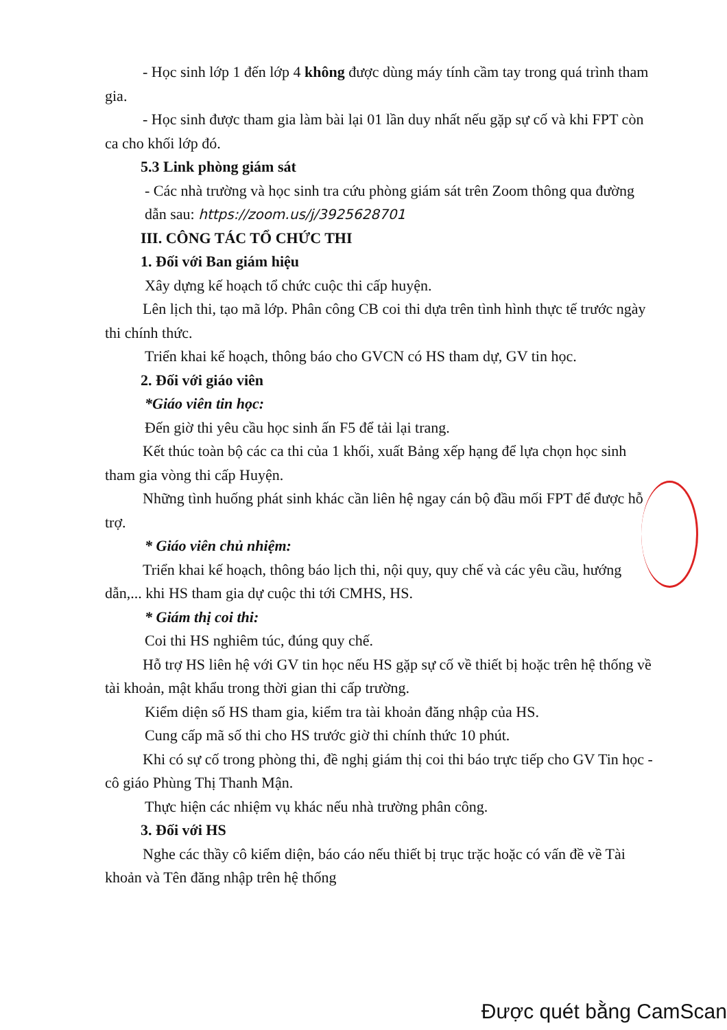- Học sinh lớp 1 đến lớp 4 không được dùng máy tính cầm tay trong quá trình tham gia.
- Học sinh được tham gia làm bài lại 01 lần duy nhất nếu gặp sự cố và khi FPT còn ca cho khối lớp đó.
5.3 Link phòng giám sát
- Các nhà trường và học sinh tra cứu phòng giám sát trên Zoom thông qua đường dẫn sau: https://zoom.us/j/3925628701
III. CÔNG TÁC TỔ CHỨC THI
1. Đối với Ban giám hiệu
Xây dựng kế hoạch tổ chức cuộc thi cấp huyện.
Lên lịch thi, tạo mã lớp. Phân công CB coi thi dựa trên tình hình thực tế trước ngày thi chính thức.
Triển khai kế hoạch, thông báo cho GVCN có HS tham dự, GV tin học.
2. Đối với giáo viên
*Giáo viên tin học:
Đến giờ thi yêu cầu học sinh ấn F5 để tải lại trang.
Kết thúc toàn bộ các ca thi của 1 khối, xuất Bảng xếp hạng để lựa chọn học sinh tham gia vòng thi cấp Huyện.
Những tình huống phát sinh khác cần liên hệ ngay cán bộ đầu mối FPT để được hỗ trợ.
* Giáo viên chủ nhiệm:
Triển khai kế hoạch, thông báo lịch thi, nội quy, quy chế và các yêu cầu, hướng dẫn,... khi HS tham gia dự cuộc thi tới CMHS, HS.
* Giám thị coi thi:
Coi thi HS nghiêm túc, đúng quy chế.
Hỗ trợ HS liên hệ với GV tin học nếu HS gặp sự cố về thiết bị hoặc trên hệ thống về tài khoản, mật khẩu trong thời gian thi cấp trường.
Kiểm diện số HS tham gia, kiểm tra tài khoản đăng nhập của HS.
Cung cấp mã số thi cho HS trước giờ thi chính thức 10 phút.
Khi có sự cố trong phòng thi, đề nghị giám thị coi thi báo trực tiếp cho GV Tin học - cô giáo Phùng Thị Thanh Mận.
Thực hiện các nhiệm vụ khác nếu nhà trường phân công.
3. Đối với HS
Nghe các thầy cô kiểm diện, báo cáo nếu thiết bị trục trặc hoặc có vấn đề về Tài khoản và Tên đăng nhập trên hệ thống
Được quét bằng CamScan